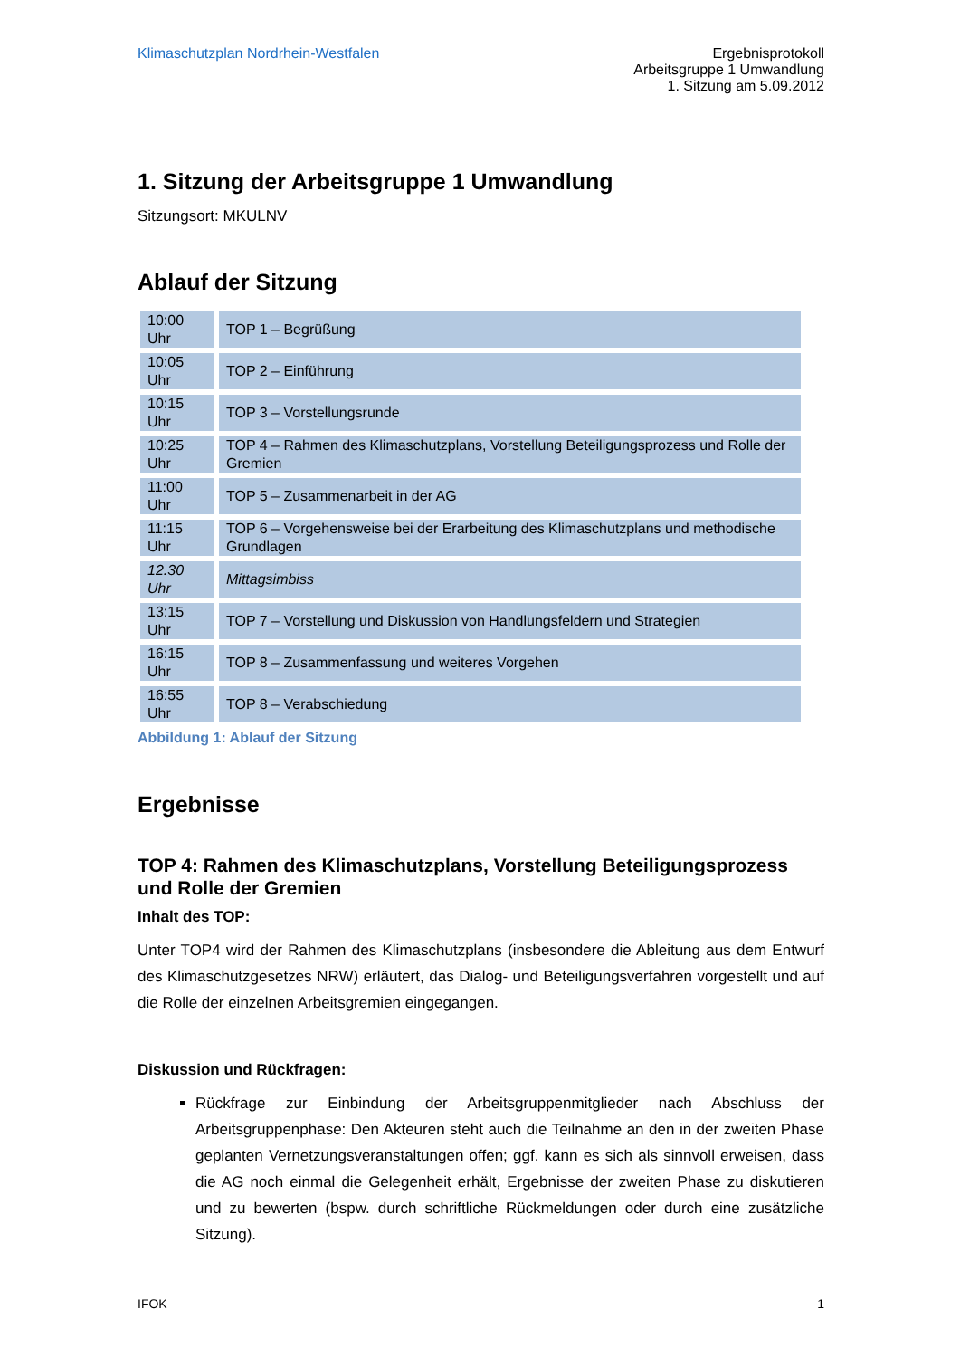Klimaschutzplan Nordrhein-Westfalen
Ergebnisprotokoll
Arbeitsgruppe 1 Umwandlung
1. Sitzung am 5.09.2012
1. Sitzung der Arbeitsgruppe 1 Umwandlung
Sitzungsort: MKULNV
Ablauf der Sitzung
| 10:00 Uhr | TOP 1 – Begrüßung |
| 10:05 Uhr | TOP 2 – Einführung |
| 10:15 Uhr | TOP 3 – Vorstellungsrunde |
| 10:25 Uhr | TOP 4 – Rahmen des Klimaschutzplans, Vorstellung Beteiligungsprozess und Rolle der Gremien |
| 11:00 Uhr | TOP 5 – Zusammenarbeit in der AG |
| 11:15 Uhr | TOP 6 – Vorgehensweise bei der Erarbeitung des Klimaschutzplans und methodische Grundlagen |
| 12.30 Uhr | Mittagsimbiss |
| 13:15 Uhr | TOP 7 – Vorstellung und Diskussion von Handlungsfeldern und Strategien |
| 16:15 Uhr | TOP 8 – Zusammenfassung und weiteres Vorgehen |
| 16:55 Uhr | TOP 8 – Verabschiedung |
Abbildung 1: Ablauf der Sitzung
Ergebnisse
TOP 4: Rahmen des Klimaschutzplans, Vorstellung Beteiligungsprozess und Rolle der Gremien
Inhalt des TOP:
Unter TOP4 wird der Rahmen des Klimaschutzplans (insbesondere die Ableitung aus dem Entwurf des Klimaschutzgesetzes NRW) erläutert, das Dialog- und Beteiligungsverfahren vorgestellt und auf die Rolle der einzelnen Arbeitsgremien eingegangen.
Diskussion und Rückfragen:
Rückfrage zur Einbindung der Arbeitsgruppenmitglieder nach Abschluss der Arbeitsgruppenphase: Den Akteuren steht auch die Teilnahme an den in der zweiten Phase geplanten Vernetzungsveranstaltungen offen; ggf. kann es sich als sinnvoll erweisen, dass die AG noch einmal die Gelegenheit erhält, Ergebnisse der zweiten Phase zu diskutieren und zu bewerten (bspw. durch schriftliche Rückmeldungen oder durch eine zusätzliche Sitzung).
IFOK 1